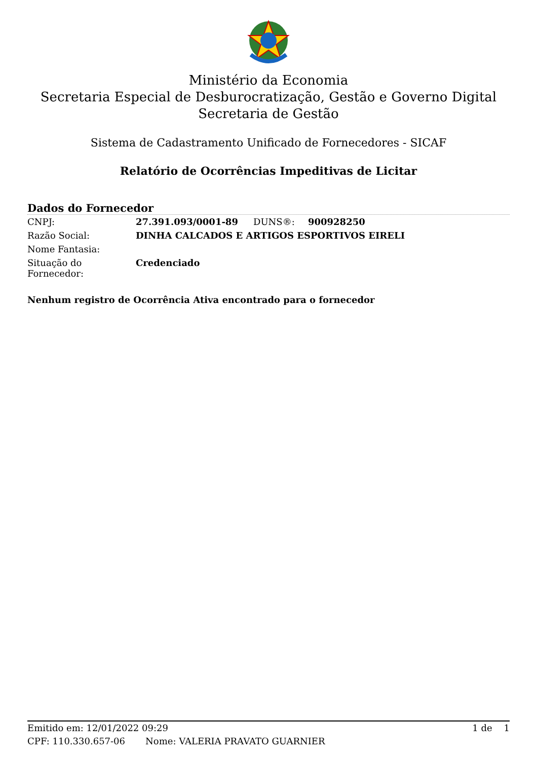Ministério da Economia
Secretaria Especial de Desburocratização, Gestão e Governo Digital
Secretaria de Gestão
Sistema de Cadastramento Unificado de Fornecedores - SICAF
Relatório de Ocorrências Impeditivas de Licitar
Dados do Fornecedor
| CNPJ: | 27.391.093/0001-89 | DUNS®: | 900928250 |
| Razão Social: | DINHA CALCADOS E ARTIGOS ESPORTIVOS EIRELI | | |
| Nome Fantasia: | | | |
| Situação do Fornecedor: | Credenciado | | |
Nenhum registro de Ocorrência Ativa encontrado para o fornecedor
Emitido em: 12/01/2022 09:29 1 de 1
CPF: 110.330.657-06 Nome: VALERIA PRAVATO GUARNIER